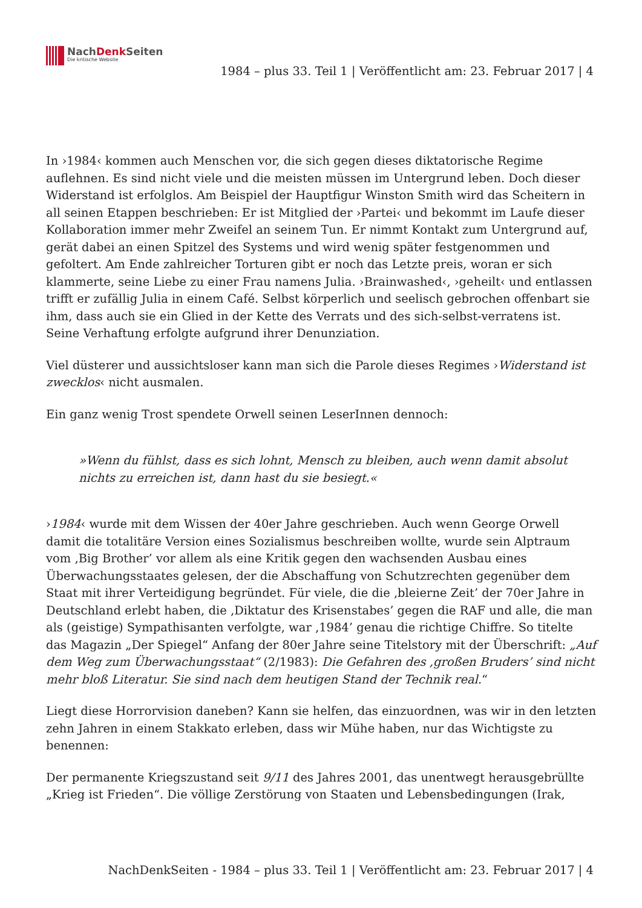NachDenk Seiten
Die kritische Website
1984 – plus 33. Teil 1 | Veröffentlicht am: 23. Februar 2017 | 4
In ›1984‹ kommen auch Menschen vor, die sich gegen dieses diktatorische Regime auflehnen. Es sind nicht viele und die meisten müssen im Untergrund leben. Doch dieser Widerstand ist erfolglos. Am Beispiel der Hauptfigur Winston Smith wird das Scheitern in all seinen Etappen beschrieben: Er ist Mitglied der ›Partei‹ und bekommt im Laufe dieser Kollaboration immer mehr Zweifel an seinem Tun. Er nimmt Kontakt zum Untergrund auf, gerät dabei an einen Spitzel des Systems und wird wenig später festgenommen und gefoltert. Am Ende zahlreicher Torturen gibt er noch das Letzte preis, woran er sich klammerte, seine Liebe zu einer Frau namens Julia. ›Brainwashed‹, ›geheilt‹ und entlassen trifft er zufällig Julia in einem Café. Selbst körperlich und seelisch gebrochen offenbart sie ihm, dass auch sie ein Glied in der Kette des Verrats und des sich-selbst-verratens ist. Seine Verhaftung erfolgte aufgrund ihrer Denunziation.
Viel düsterer und aussichtsloser kann man sich die Parole dieses Regimes ›Widerstand ist zwecklos‹ nicht ausmalen.
Ein ganz wenig Trost spendete Orwell seinen LeserInnen dennoch:
»Wenn du fühlst, dass es sich lohnt, Mensch zu bleiben, auch wenn damit absolut nichts zu erreichen ist, dann hast du sie besiegt.«
›1984‹ wurde mit dem Wissen der 40er Jahre geschrieben. Auch wenn George Orwell damit die totalitäre Version eines Sozialismus beschreiben wollte, wurde sein Alptraum vom ‚Big Brother’ vor allem als eine Kritik gegen den wachsenden Ausbau eines Überwachungsstaates gelesen, der die Abschaffung von Schutzrechten gegenüber dem Staat mit ihrer Verteidigung begründet. Für viele, die die ‚bleierne Zeit’ der 70er Jahre in Deutschland erlebt haben, die ‚Diktatur des Krisenstabes’ gegen die RAF und alle, die man als (geistige) Sympathisanten verfolgte, war ‚1984’ genau die richtige Chiffre. So titelte das Magazin „Der Spiegel“ Anfang der 80er Jahre seine Titelstory mit der Überschrift: „Auf dem Weg zum Überwachungsstaat“ (2/1983): Die Gefahren des ‚großen Bruders’ sind nicht mehr bloß Literatur. Sie sind nach dem heutigen Stand der Technik real.“
Liegt diese Horrorvision daneben? Kann sie helfen, das einzuordnen, was wir in den letzten zehn Jahren in einem Stakkato erleben, dass wir Mühe haben, nur das Wichtigste zu benennen:
Der permanente Kriegszustand seit 9/11 des Jahres 2001, das unentwegt herausgebrüllte „Krieg ist Frieden“. Die völlige Zerstörung von Staaten und Lebensbedingungen (Irak,
NachDenkSeiten - 1984 – plus 33. Teil 1 | Veröffentlicht am: 23. Februar 2017 | 4